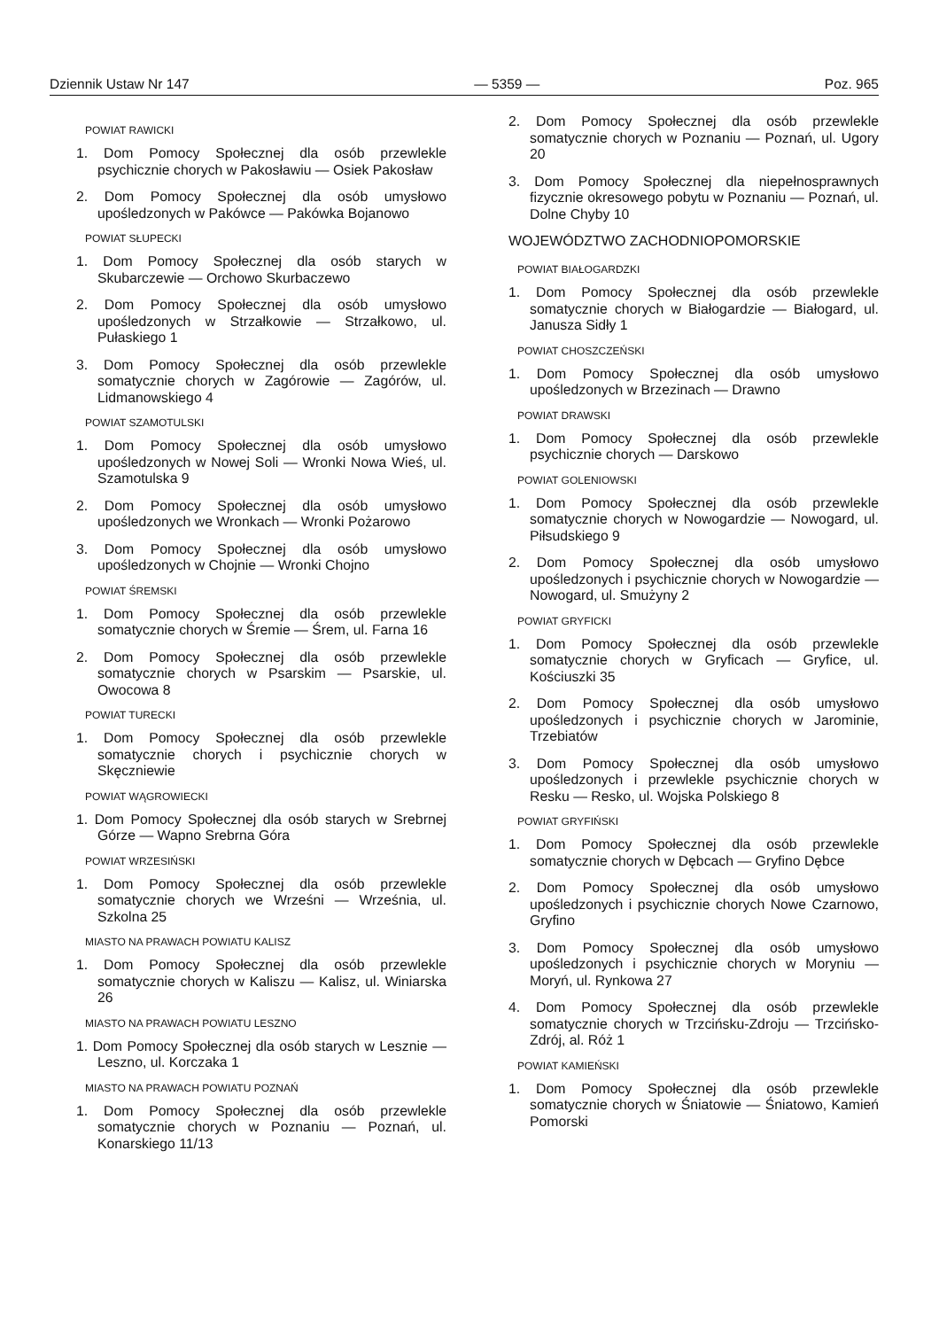Dziennik Ustaw Nr 147 — 5359 — Poz. 965
POWIAT RAWICKI
1. Dom Pomocy Społecznej dla osób przewlekle psychicznie chorych w Pakosławiu — Osiek Pakosław
2. Dom Pomocy Społecznej dla osób umysłowo upośledzonych w Pakówce — Pakówka Bojanowo
POWIAT SŁUPECKI
1. Dom Pomocy Społecznej dla osób starych w Skubarczewie — Orchowo Skurbaczewo
2. Dom Pomocy Społecznej dla osób umysłowo upośledzonych w Strzałkowie — Strzałkowo, ul. Pułaskiego 1
3. Dom Pomocy Społecznej dla osób przewlekle somatycznie chorych w Zagórowie — Zagórów, ul. Lidmanowskiego 4
POWIAT SZAMOTULSKI
1. Dom Pomocy Społecznej dla osób umysłowo upośledzonych w Nowej Soli — Wronki Nowa Wieś, ul. Szamotulska 9
2. Dom Pomocy Społecznej dla osób umysłowo upośledzonych we Wronkach — Wronki Pożarowo
3. Dom Pomocy Społecznej dla osób umysłowo upośledzonych w Chojnie — Wronki Chojno
POWIAT ŚREMSKI
1. Dom Pomocy Społecznej dla osób przewlekle somatycznie chorych w Śremie — Śrem, ul. Farna 16
2. Dom Pomocy Społecznej dla osób przewlekle somatycznie chorych w Psarskim — Psarskie, ul. Owocowa 8
POWIAT TURECKI
1. Dom Pomocy Społecznej dla osób przewlekle somatycznie chorych i psychicznie chorych w Skęczniewie
POWIAT WĄGROWIECKI
1. Dom Pomocy Społecznej dla osób starych w Srebrnej Górze — Wapno Srebrna Góra
POWIAT WRZESIŃSKI
1. Dom Pomocy Społecznej dla osób przewlekle somatycznie chorych we Wrześni — Września, ul. Szkolna 25
MIASTO NA PRAWACH POWIATU KALISZ
1. Dom Pomocy Społecznej dla osób przewlekle somatycznie chorych w Kaliszu — Kalisz, ul. Winiarska 26
MIASTO NA PRAWACH POWIATU LESZNO
1. Dom Pomocy Społecznej dla osób starych w Lesznie — Leszno, ul. Korczaka 1
MIASTO NA PRAWACH POWIATU POZNAŃ
1. Dom Pomocy Społecznej dla osób przewlekle somatycznie chorych w Poznaniu — Poznań, ul. Konarskiego 11/13
2. Dom Pomocy Społecznej dla osób przewlekle somatycznie chorych w Poznaniu — Poznań, ul. Ugory 20
3. Dom Pomocy Społecznej dla niepełnosprawnych fizycznie okresowego pobytu w Poznaniu — Poznań, ul. Dolne Chyby 10
WOJEWÓDZTWO ZACHODNIOPOMORSKIE
POWIAT BIAŁOGARDZKI
1. Dom Pomocy Społecznej dla osób przewlekle somatycznie chorych w Białogardzie — Białogard, ul. Janusza Sidły 1
POWIAT CHOSZCZEŃSKI
1. Dom Pomocy Społecznej dla osób umysłowo upośledzonych w Brzezinach — Drawno
POWIAT DRAWSKI
1. Dom Pomocy Społecznej dla osób przewlekle psychicznie chorych — Darskowo
POWIAT GOLENIOWSKI
1. Dom Pomocy Społecznej dla osób przewlekle somatycznie chorych w Nowogardzie — Nowogard, ul. Piłsudskiego 9
2. Dom Pomocy Społecznej dla osób umysłowo upośledzonych i psychicznie chorych w Nowogardzie — Nowogard, ul. Smużyny 2
POWIAT GRYFICKI
1. Dom Pomocy Społecznej dla osób przewlekle somatycznie chorych w Gryficach — Gryfice, ul. Kościuszki 35
2. Dom Pomocy Społecznej dla osób umysłowo upośledzonych i psychicznie chorych w Jarominie, Trzebiatów
3. Dom Pomocy Społecznej dla osób umysłowo upośledzonych i przewlekle psychicznie chorych w Resku — Resko, ul. Wojska Polskiego 8
POWIAT GRYFIŃSKI
1. Dom Pomocy Społecznej dla osób przewlekle somatycznie chorych w Dębcach — Gryfino Dębce
2. Dom Pomocy Społecznej dla osób umysłowo upośledzonych i psychicznie chorych Nowe Czarnowo, Gryfino
3. Dom Pomocy Społecznej dla osób umysłowo upośledzonych i psychicznie chorych w Moryniu — Moryń, ul. Rynkowa 27
4. Dom Pomocy Społecznej dla osób przewlekle somatycznie chorych w Trzcińsku-Zdroju — Trzcińsko-Zdrój, al. Róż 1
POWIAT KAMIEŃSKI
1. Dom Pomocy Społecznej dla osób przewlekle somatycznie chorych w Śniatowie — Śniatowo, Kamień Pomorski